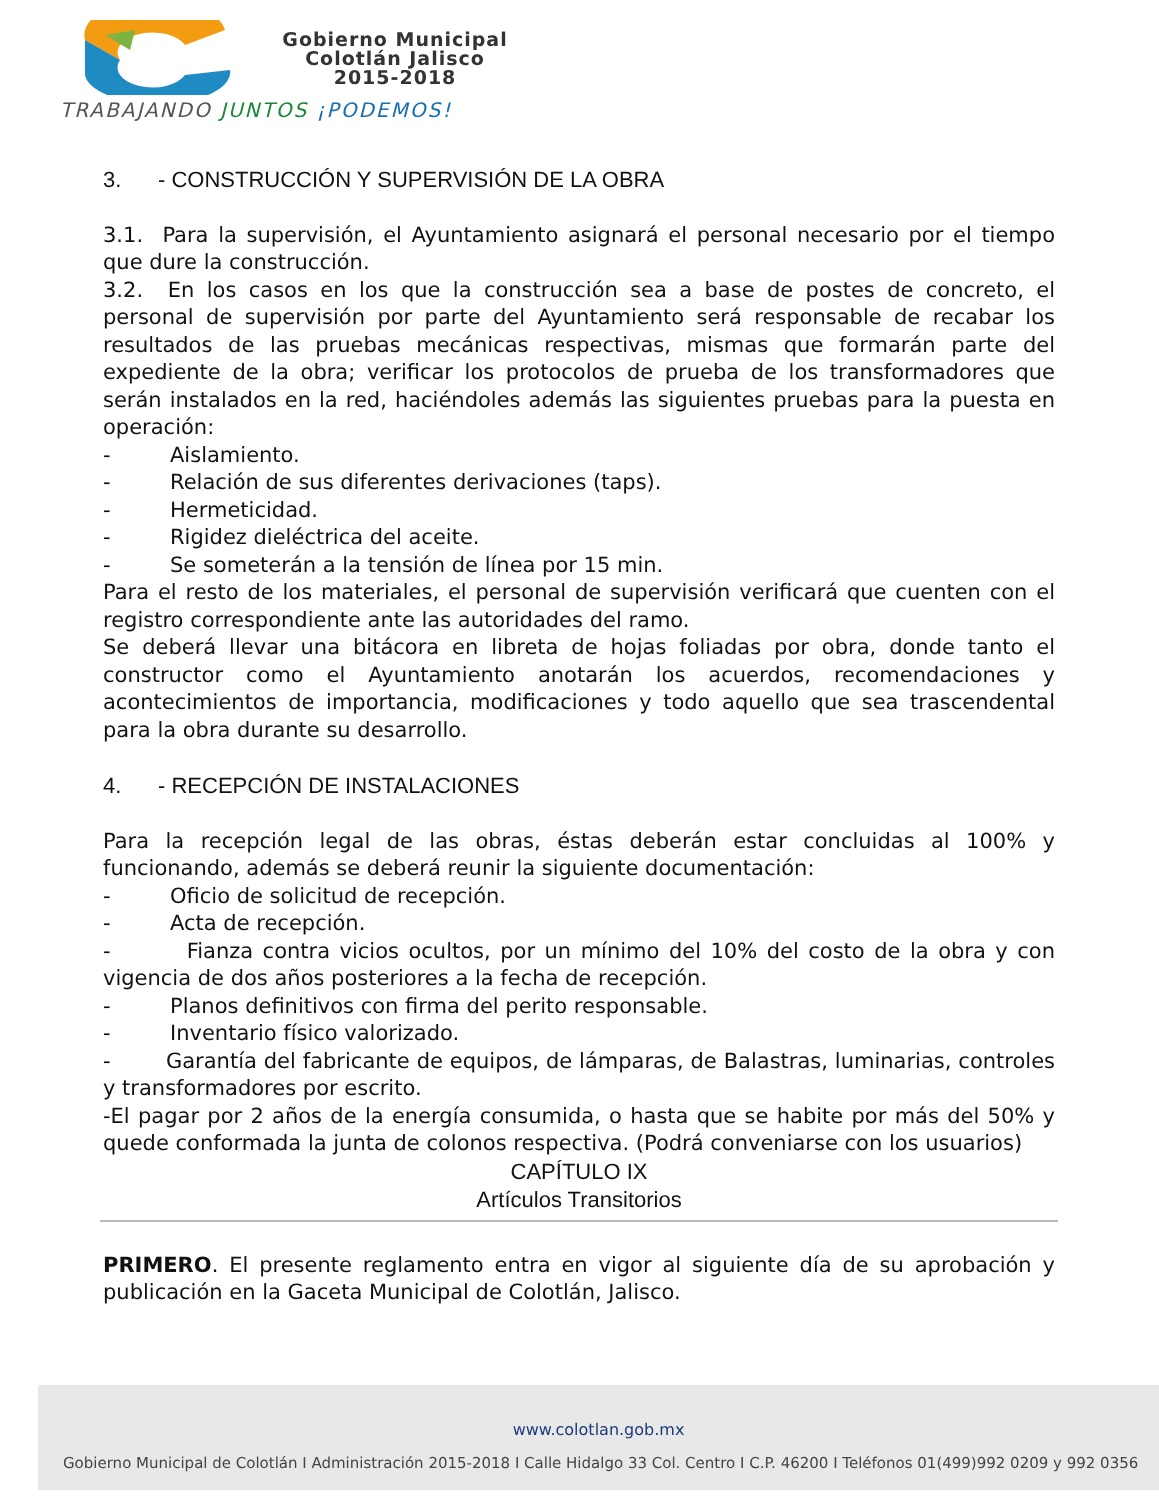Gobierno Municipal
Colotlán Jalisco
2015-2018
TRABAJANDO JUNTOS ¡PODEMOS!
3. - CONSTRUCCIÓN Y SUPERVISIÓN DE LA OBRA
3.1. Para la supervisión, el Ayuntamiento asignará el personal necesario por el tiempo que dure la construcción.
3.2. En los casos en los que la construcción sea a base de postes de concreto, el personal de supervisión por parte del Ayuntamiento será responsable de recabar los resultados de las pruebas mecánicas respectivas, mismas que formarán parte del expediente de la obra; verificar los protocolos de prueba de los transformadores que serán instalados en la red, haciéndoles además las siguientes pruebas para la puesta en operación:
- Aislamiento.
- Relación de sus diferentes derivaciones (taps).
- Hermeticidad.
- Rigidez dieléctrica del aceite.
- Se someterán a la tensión de línea por 15 min.
Para el resto de los materiales, el personal de supervisión verificará que cuenten con el registro correspondiente ante las autoridades del ramo.
Se deberá llevar una bitácora en libreta de hojas foliadas por obra, donde tanto el constructor como el Ayuntamiento anotarán los acuerdos, recomendaciones y acontecimientos de importancia, modificaciones y todo aquello que sea trascendental para la obra durante su desarrollo.
4. - RECEPCIÓN DE INSTALACIONES
Para la recepción legal de las obras, éstas deberán estar concluidas al 100% y funcionando, además se deberá reunir la siguiente documentación:
- Oficio de solicitud de recepción.
- Acta de recepción.
- Fianza contra vicios ocultos, por un mínimo del 10% del costo de la obra y con vigencia de dos años posteriores a la fecha de recepción.
- Planos definitivos con firma del perito responsable.
- Inventario físico valorizado.
- Garantía del fabricante de equipos, de lámparas, de Balastras, luminarias, controles y transformadores por escrito.
-El pagar por 2 años de la energía consumida, o hasta que se habite por más del 50% y quede conformada la junta de colonos respectiva. (Podrá conveniarse con los usuarios)
CAPÍTULO IX
Artículos Transitorios
PRIMERO. El presente reglamento entra en vigor al siguiente día de su aprobación y publicación en la Gaceta Municipal de Colotlán, Jalisco.
www.colotlan.gob.mx
Gobierno Municipal de Colotlán I Administración 2015-2018 I Calle Hidalgo 33 Col. Centro I C.P. 46200 I Teléfonos 01(499)992 0209 y 992 0356